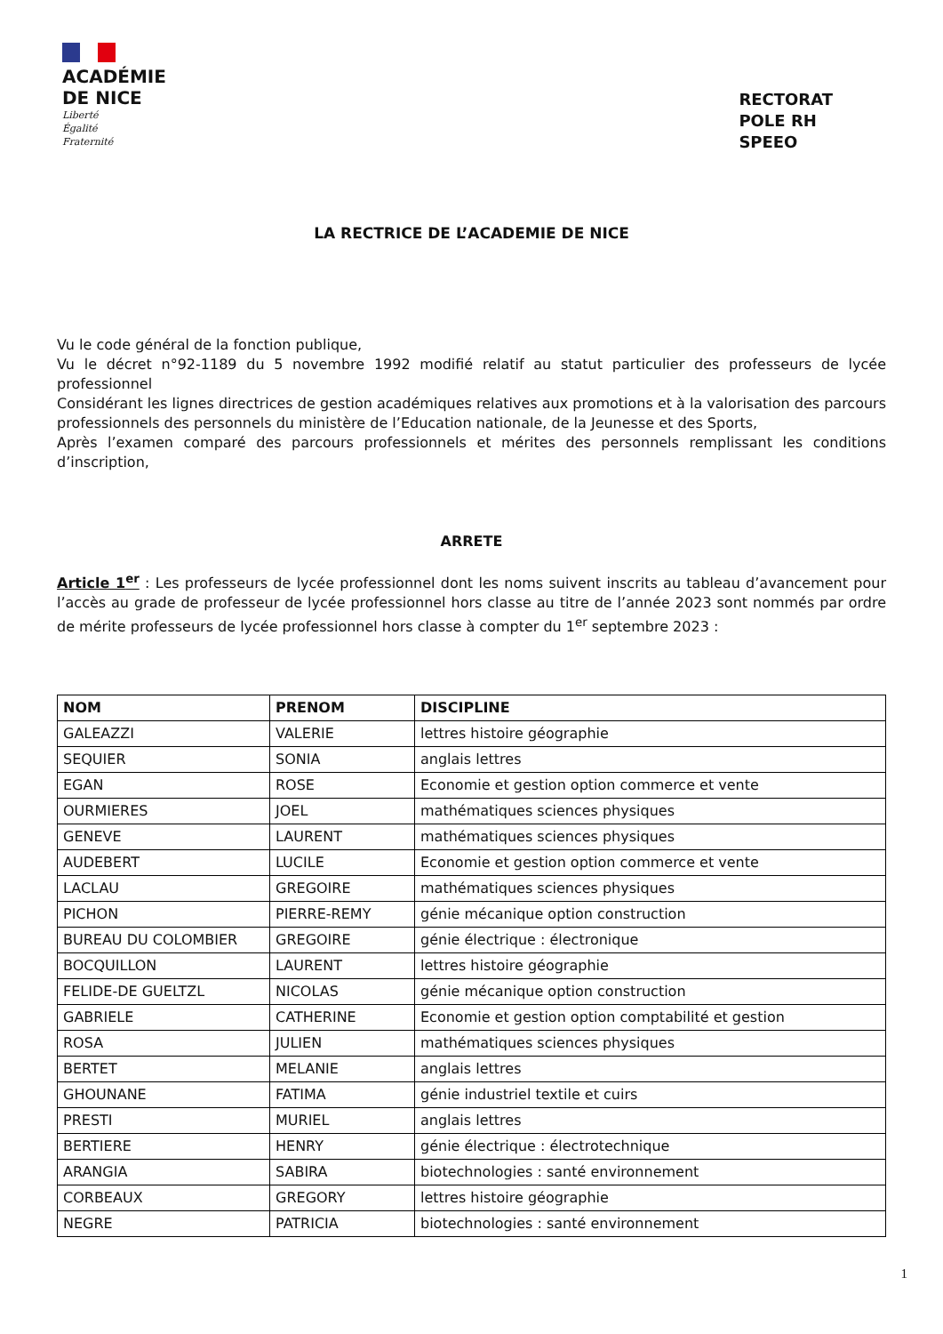ACADÉMIE
DE NICE
Liberté
Égalité
Fraternité
RECTORAT
POLE RH
SPEEO
LA RECTRICE DE L’ACADEMIE DE NICE
Vu le code général de la fonction publique,
Vu le décret n°92-1189 du 5 novembre 1992 modifié relatif au statut particulier des professeurs de lycée professionnel
Considérant les lignes directrices de gestion académiques relatives aux promotions et à la valorisation des parcours professionnels des personnels du ministère de l’Education nationale, de la Jeunesse et des Sports,
Après l’examen comparé des parcours professionnels et mérites des personnels remplissant les conditions d’inscription,
ARRETE
Article 1<sup>er</sup> : Les professeurs de lycée professionnel dont les noms suivent inscrits au tableau d’avancement pour l’accès au grade de professeur de lycée professionnel hors classe au titre de l’année 2023 sont nommés par ordre de mérite professeurs de lycée professionnel hors classe à compter du 1<sup>er</sup> septembre 2023 :
| NOM | PRENOM | DISCIPLINE |
| --- | --- | --- |
| GALEAZZI | VALERIE | lettres histoire géographie |
| SEQUIER | SONIA | anglais lettres |
| EGAN | ROSE | Economie et gestion option commerce et vente |
| OURMIERES | JOEL | mathématiques sciences physiques |
| GENEVE | LAURENT | mathématiques sciences physiques |
| AUDEBERT | LUCILE | Economie et gestion option commerce et vente |
| LACLAU | GREGOIRE | mathématiques sciences physiques |
| PICHON | PIERRE-REMY | génie mécanique option construction |
| BUREAU DU COLOMBIER | GREGOIRE | génie électrique : électronique |
| BOCQUILLON | LAURENT | lettres histoire géographie |
| FELIDE-DE GUELTZL | NICOLAS | génie mécanique option construction |
| GABRIELE | CATHERINE | Economie et gestion option comptabilité et gestion |
| ROSA | JULIEN | mathématiques sciences physiques |
| BERTET | MELANIE | anglais lettres |
| GHOUNANE | FATIMA | génie industriel textile et cuirs |
| PRESTI | MURIEL | anglais lettres |
| BERTIERE | HENRY | génie électrique : électrotechnique |
| ARANGIA | SABIRA | biotechnologies : santé environnement |
| CORBEAUX | GREGORY | lettres histoire géographie |
| NEGRE | PATRICIA | biotechnologies : santé environnement |
1